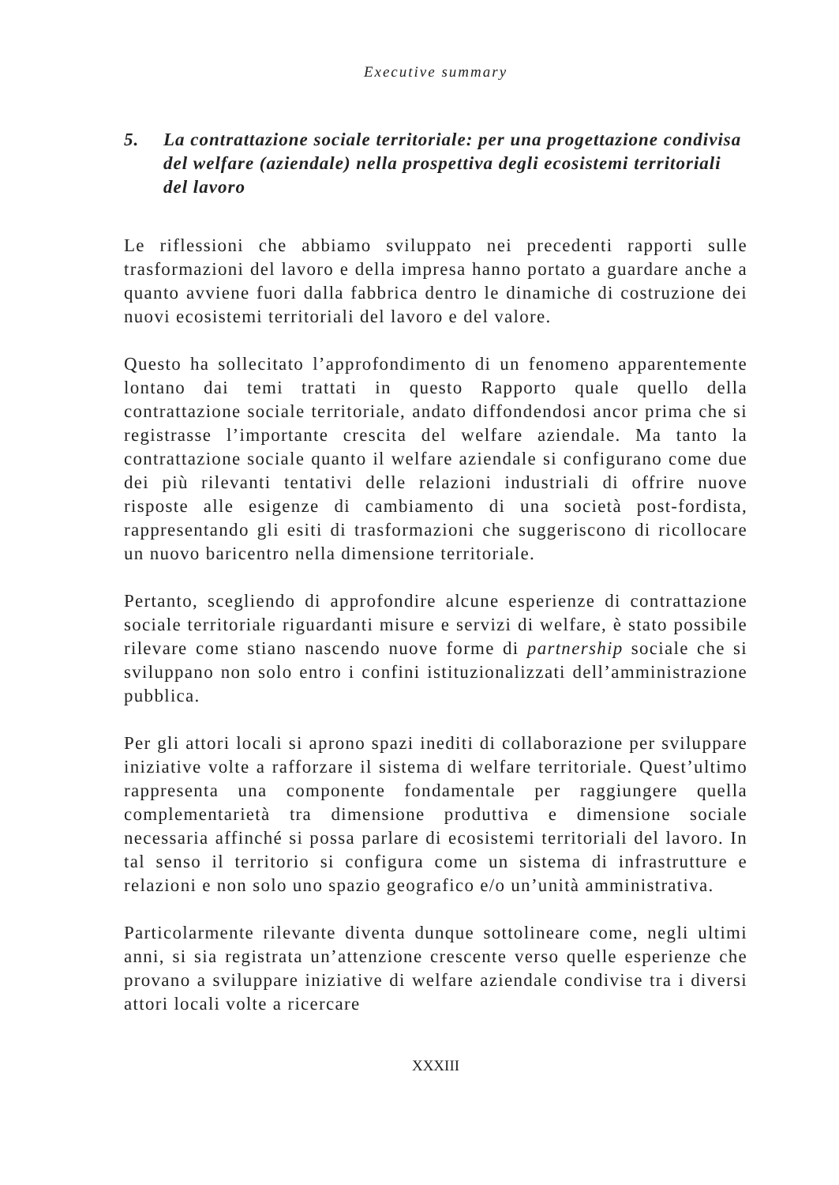Executive summary
5. La contrattazione sociale territoriale: per una progettazione condivisa del welfare (aziendale) nella prospettiva degli ecosistemi territoriali del lavoro
Le riflessioni che abbiamo sviluppato nei precedenti rapporti sulle trasformazioni del lavoro e della impresa hanno portato a guardare anche a quanto avviene fuori dalla fabbrica dentro le dinamiche di costruzione dei nuovi ecosistemi territoriali del lavoro e del valore.
Questo ha sollecitato l’approfondimento di un fenomeno apparentemente lontano dai temi trattati in questo Rapporto quale quello della contrattazione sociale territoriale, andato diffondendosi ancor prima che si registrasse l’importante crescita del welfare aziendale. Ma tanto la contrattazione sociale quanto il welfare aziendale si configurano come due dei più rilevanti tentativi delle relazioni industriali di offrire nuove risposte alle esigenze di cambiamento di una società post-fordista, rappresentando gli esiti di trasformazioni che suggeriscono di ricollocare un nuovo baricentro nella dimensione territoriale.
Pertanto, scegliendo di approfondire alcune esperienze di contrattazione sociale territoriale riguardanti misure e servizi di welfare, è stato possibile rilevare come stiano nascendo nuove forme di partnership sociale che si sviluppano non solo entro i confini istituzionalizzati dell’amministrazione pubblica.
Per gli attori locali si aprono spazi inediti di collaborazione per sviluppare iniziative volte a rafforzare il sistema di welfare territoriale. Quest’ultimo rappresenta una componente fondamentale per raggiungere quella complementarietà tra dimensione produttiva e dimensione sociale necessaria affinché si possa parlare di ecosistemi territoriali del lavoro. In tal senso il territorio si configura come un sistema di infrastrutture e relazioni e non solo uno spazio geografico e/o un’unità amministrativa.
Particolarmente rilevante diventa dunque sottolineare come, negli ultimi anni, si sia registrata un’attenzione crescente verso quelle esperienze che provano a sviluppare iniziative di welfare aziendale condivise tra i diversi attori locali volte a ricercare
XXXIII